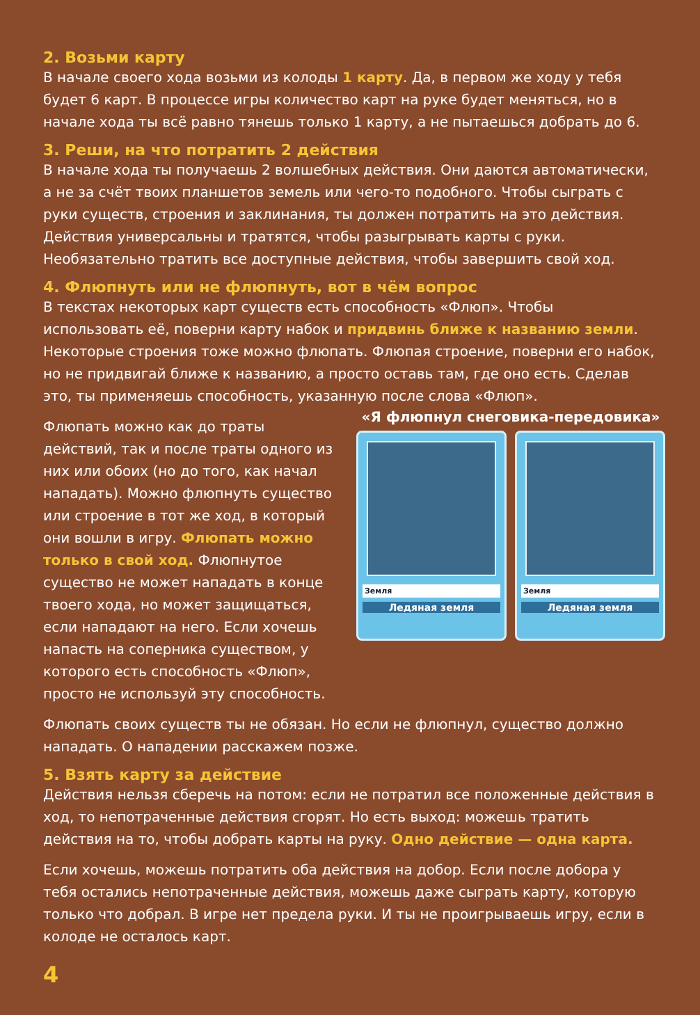2. Возьми карту
В начале своего хода возьми из колоды 1 карту. Да, в первом же ходу у тебя будет 6 карт. В процессе игры количество карт на руке будет меняться, но в начале хода ты всё равно тянешь только 1 карту, а не пытаешься добрать до 6.
3. Реши, на что потратить 2 действия
В начале хода ты получаешь 2 волшебных действия. Они даются автоматически, а не за счёт твоих планшетов земель или чего-то подобного. Чтобы сыграть с руки существ, строения и заклинания, ты должен потратить на это действия. Действия универсальны и тратятся, чтобы разыгрывать карты с руки. Необязательно тратить все доступные действия, чтобы завершить свой ход.
4. Флюпнуть или не флюпнуть, вот в чём вопрос
В текстах некоторых карт существ есть способность «Флюп». Чтобы использовать её, поверни карту набок и придвинь ближе к названию земли. Некоторые строения тоже можно флюпать. Флюпая строение, поверни его набок, но не придвигай ближе к названию, а просто оставь там, где оно есть. Сделав это, ты применяешь способность, указанную после слова «Флюп».
Флюпать можно как до траты действий, так и после траты одного из них или обоих (но до того, как начал нападать). Можно флюпнуть существо или строение в тот же ход, в который они вошли в игру. Флюпать можно только в свой ход. Флюпнутое существо не может нападать в конце твоего хода, но может защищаться, если нападают на него. Если хочешь напасть на соперника существом, у которого есть способность «Флюп», просто не используй эту способность.
«Я флюпнул снеговика-передовика»
Земля
Ледяная земля
Земля
Ледяная земля
Флюпать своих существ ты не обязан. Но если не флюпнул, существо должно нападать. О нападении расскажем позже.
5. Взять карту за действие
Действия нельзя сберечь на потом: если не потратил все положенные действия в ход, то непотраченные действия сгорят. Но есть выход: можешь тратить действия на то, чтобы добрать карты на руку. Одно действие — одна карта.
Если хочешь, можешь потратить оба действия на добор. Если после добора у тебя остались непотраченные действия, можешь даже сыграть карту, которую только что добрал. В игре нет предела руки. И ты не проигрываешь игру, если в колоде не осталось карт.
4